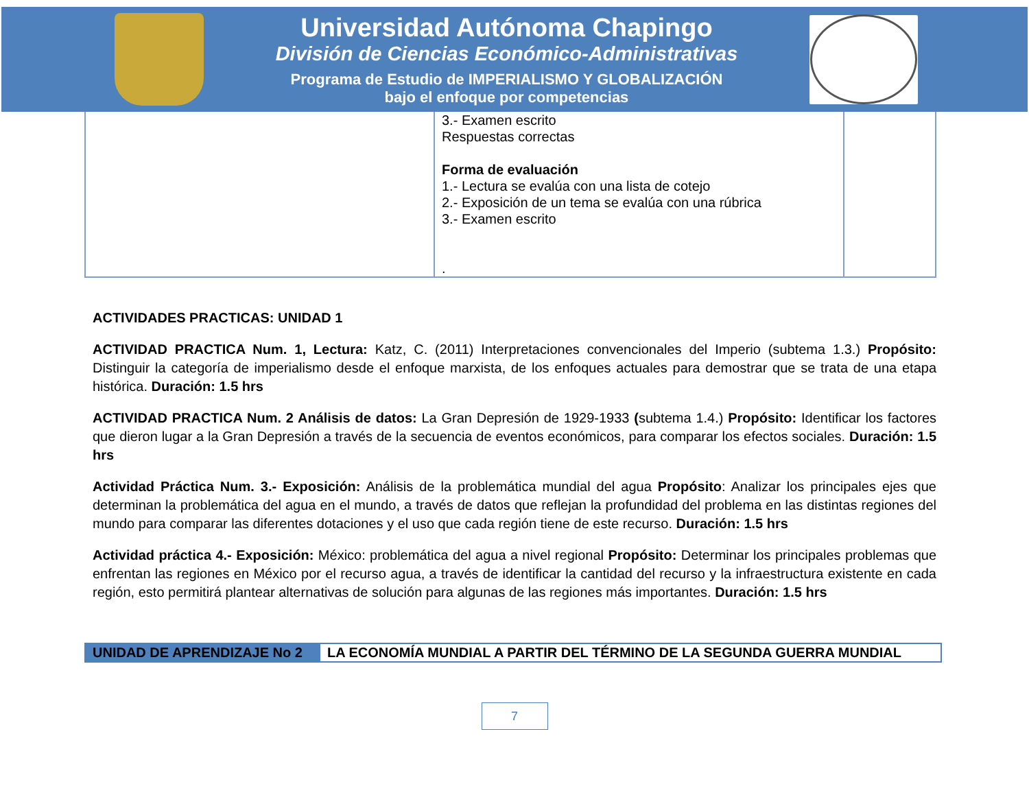Universidad Autónoma Chapingo
División de Ciencias Económico-Administrativas
Programa de Estudio de IMPERIALISMO Y GLOBALIZACIÓN
bajo el enfoque por competencias
| | 3.- Examen escrito Respuestas correctas Forma de evaluación 1.- Lectura se evalúa con una lista de cotejo 2.- Exposición de un tema se evalúa con una rúbrica 3.- Examen escrito . | |
ACTIVIDADES PRACTICAS: UNIDAD 1
ACTIVIDAD PRACTICA Num. 1, Lectura: Katz, C. (2011) Interpretaciones convencionales del Imperio (subtema 1.3.) Propósito: Distinguir la categoría de imperialismo desde el enfoque marxista, de los enfoques actuales para demostrar que se trata de una etapa histórica. Duración: 1.5 hrs
ACTIVIDAD PRACTICA Num. 2 Análisis de datos: La Gran Depresión de 1929-1933 (subtema 1.4.) Propósito: Identificar los factores que dieron lugar a la Gran Depresión a través de la secuencia de eventos económicos, para comparar los efectos sociales. Duración: 1.5 hrs
Actividad Práctica Num. 3.- Exposición: Análisis de la problemática mundial del agua Propósito: Analizar los principales ejes que determinan la problemática del agua en el mundo, a través de datos que reflejan la profundidad del problema en las distintas regiones del mundo para comparar las diferentes dotaciones y el uso que cada región tiene de este recurso. Duración: 1.5 hrs
Actividad práctica 4.- Exposición: México: problemática del agua a nivel regional Propósito: Determinar los principales problemas que enfrentan las regiones en México por el recurso agua, a través de identificar la cantidad del recurso y la infraestructura existente en cada región, esto permitirá plantear alternativas de solución para algunas de las regiones más importantes. Duración: 1.5 hrs
| UNIDAD DE APRENDIZAJE No 2 | LA ECONOMÍA MUNDIAL A PARTIR DEL TÉRMINO DE LA SEGUNDA GUERRA MUNDIAL |
7